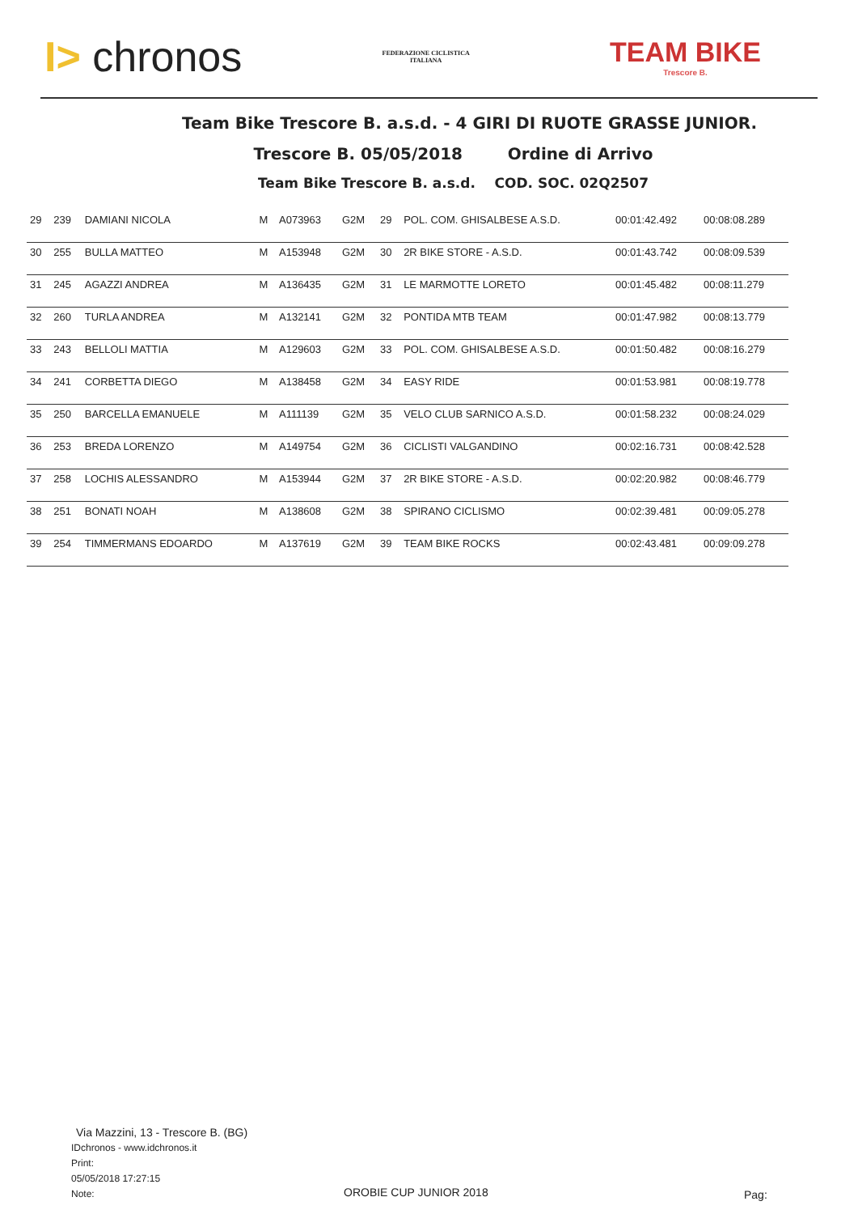I> chronos
FEDERAZIONE CICLISTICA
ITALIANA
TEAM BIKE
Trescore B.
Team Bike Trescore B. a.s.d. - 4 GIRI DI RUOTE GRASSE JUNIOR.
Trescore B. 05/05/2018 Ordine di Arrivo
Team Bike Trescore B. a.s.d. COD. SOC. 02Q2507
| 29 | 239 | DAMIANI NICOLA | M | A073963 | G2M | 29 | POL. COM. GHISALBESE A.S.D. | 00:01:42.492 | 00:08:08.289 |
| 30 | 255 | BULLA MATTEO | M | A153948 | G2M | 30 | 2R BIKE STORE - A.S.D. | 00:01:43.742 | 00:08:09.539 |
| 31 | 245 | AGAZZI ANDREA | M | A136435 | G2M | 31 | LE MARMOTTE LORETO | 00:01:45.482 | 00:08:11.279 |
| 32 | 260 | TURLA ANDREA | M | A132141 | G2M | 32 | PONTIDA MTB TEAM | 00:01:47.982 | 00:08:13.779 |
| 33 | 243 | BELLOLI MATTIA | M | A129603 | G2M | 33 | POL. COM. GHISALBESE A.S.D. | 00:01:50.482 | 00:08:16.279 |
| 34 | 241 | CORBETTA DIEGO | M | A138458 | G2M | 34 | EASY RIDE | 00:01:53.981 | 00:08:19.778 |
| 35 | 250 | BARCELLA EMANUELE | M | A111139 | G2M | 35 | VELO CLUB SARNICO A.S.D. | 00:01:58.232 | 00:08:24.029 |
| 36 | 253 | BREDA LORENZO | M | A149754 | G2M | 36 | CICLISTI VALGANDINO | 00:02:16.731 | 00:08:42.528 |
| 37 | 258 | LOCHIS ALESSANDRO | M | A153944 | G2M | 37 | 2R BIKE STORE - A.S.D. | 00:02:20.982 | 00:08:46.779 |
| 38 | 251 | BONATI NOAH | M | A138608 | G2M | 38 | SPIRANO CICLISMO | 00:02:39.481 | 00:09:05.278 |
| 39 | 254 | TIMMERMANS EDOARDO | M | A137619 | G2M | 39 | TEAM BIKE ROCKS | 00:02:43.481 | 00:09:09.278 |
Via Mazzini, 13 - Trescore B. (BG)
IDchronos - www.idchronos.it
Print:
05/05/2018 17:27:15
Note:
OROBIE CUP JUNIOR 2018 Pag: